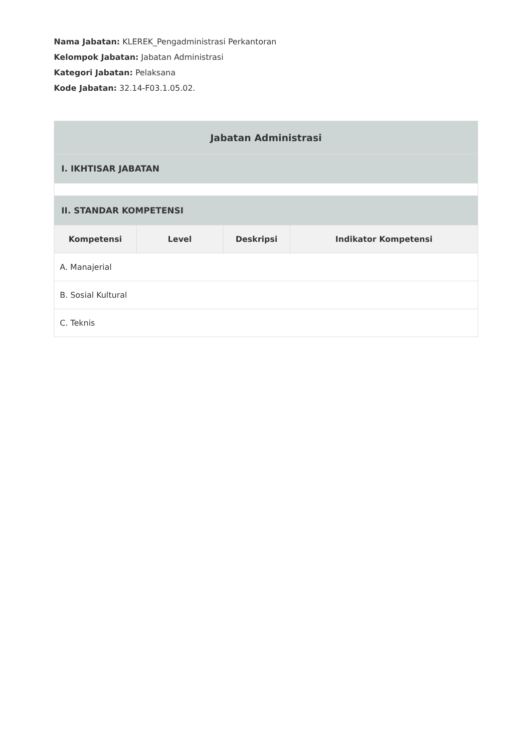Nama Jabatan: KLEREK_Pengadministrasi Perkantoran
Kelompok Jabatan: Jabatan Administrasi
Kategori Jabatan: Pelaksana
Kode Jabatan: 32.14-F03.1.05.02.
| Jabatan Administrasi | | | |
| --- | --- | --- | --- |
| I. IKHTISAR JABATAN | | | |
| II. STANDAR KOMPETENSI | | | |
| Kompetensi | Level | Deskripsi | Indikator Kompetensi |
| A. Manajerial | | | |
| B. Sosial Kultural | | | |
| C. Teknis | | | |